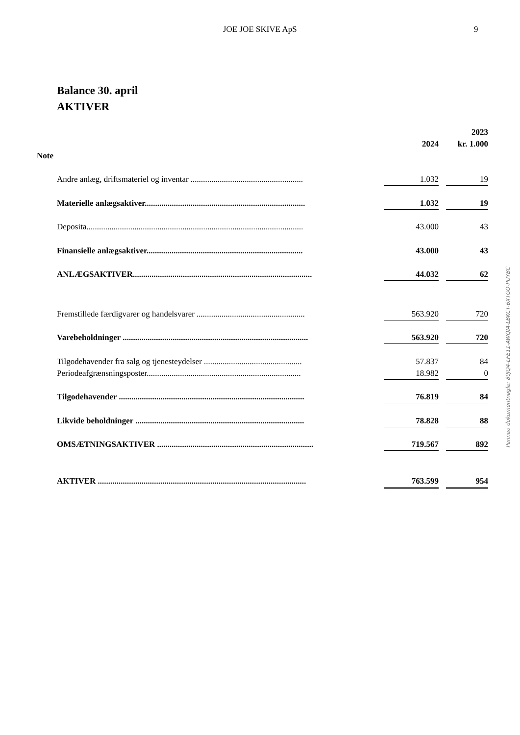JOE JOE SKIVE ApS 9
Balance 30. april
AKTIVER
| | | | 2023 |
| --- | --- | --- | --- |
| | 2024 | | kr. 1.000 |
| Note | | | |
| Andre anlæg, driftsmateriel og inventar ...................................................... | 1.032 | | 19 |
| Materielle anlægsaktiver............................................................................. | 1.032 | | 19 |
| Deposita........................................................................................................ | 43.000 | | 43 |
| Finansielle anlægsaktiver........................................................................... | 43.000 | | 43 |
| ANLÆGSAKTIVER...................................................................................... | 44.032 | | 62 |
| Fremstillede færdigvarer og handelsvarer .................................................... | 563.920 | | 720 |
| Varebeholdninger ......................................................................................... | 563.920 | | 720 |
| Tilgodehavender fra salg og tjenesteydelser ............................................... | 57.837 | | 84 |
| Periodeafgrænsningsposter.......................................................................... | 18.982 | | 0 |
| Tilgodehavender ......................................................................................... | 76.819 | | 84 |
| Likvide beholdninger ................................................................................. | 78.828 | | 88 |
| OMSÆTNINGSAKTIVER ........................................................................... | 719.567 | | 892 |
| AKTIVER .................................................................................................... | 763.599 | | 954 |
Penneo dokumentnøgle: 80JQ4-LFE11-AWQIA-LBKCT-6XTGO-PUYBC